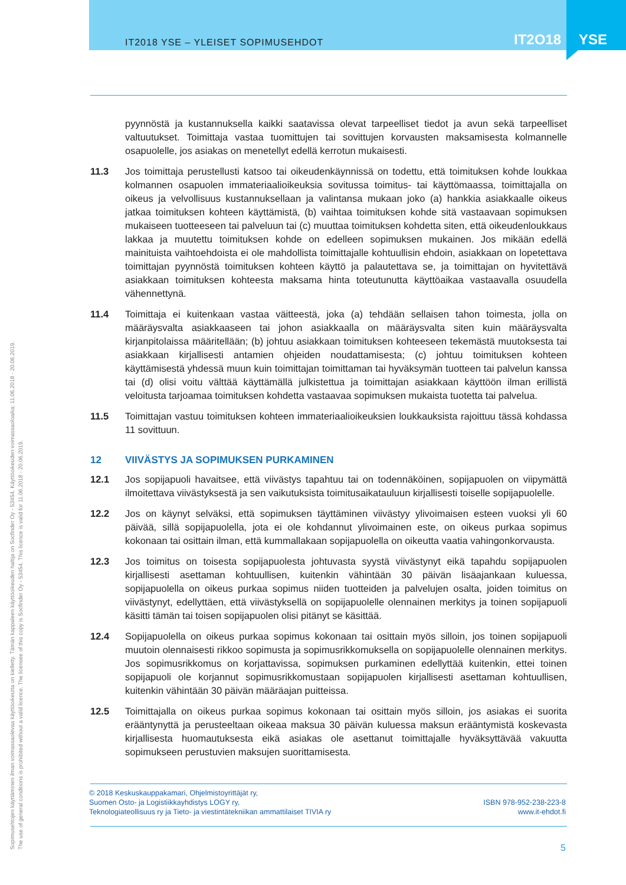IT2018 YSE – YLEISET SOPIMUSEHDOT
IT2O18
YSE
Sopimusehtojen käyttäminen ilman voimassaolevaa käyttöoikeutta on kielletty. Tämän kappaleen käyttöoikeuden haltija on Socfinder Oy - 53454. Käyttöoikeuden voimassaoloaika: 11.06.2018 - 20.06.2019.
The use of general conditions is prohibited without a valid licence. The licensee of this copy is Socfinder Oy - 53454. This licence is valid for 11.06.2018 - 20.06.2019.
pyynnöstä ja kustannuksella kaikki saatavissa olevat tarpeelliset tiedot ja avun sekä tarpeelliset valtuutukset. Toimittaja vastaa tuomittujen tai sovittujen korvausten maksamisesta kolmannelle osapuolelle, jos asiakas on menetellyt edellä kerrotun mukaisesti.
11.3 Jos toimittaja perustellusti katsoo tai oikeudenkäynnissä on todettu, että toimituksen kohde loukkaa kolmannen osapuolen immateriaalioikeuksia sovitussa toimitus- tai käyttömaassa, toimittajalla on oikeus ja velvollisuus kustannuksellaan ja valintansa mukaan joko (a) hankkia asiakkaalle oikeus jatkaa toimituksen kohteen käyttämistä, (b) vaihtaa toimituksen kohde sitä vastaavaan sopimuksen mukaiseen tuotteeseen tai palveluun tai (c) muuttaa toimituksen kohdetta siten, että oikeudenloukkaus lakkaa ja muutettu toimituksen kohde on edelleen sopimuksen mukainen. Jos mikään edellä mainituista vaihtoehdoista ei ole mahdollista toimittajalle kohtuullisin ehdoin, asiakkaan on lopetettava toimittajan pyynnöstä toimituksen kohteen käyttö ja palautettava se, ja toimittajan on hyvitettävä asiakkaan toimituksen kohteesta maksama hinta toteutunutta käyttöaikaa vastaavalla osuudella vähennettynä.
11.4 Toimittaja ei kuitenkaan vastaa väitteestä, joka (a) tehdään sellaisen tahon toimesta, jolla on määräysvalta asiakkaaseen tai johon asiakkaalla on määräysvalta siten kuin määräysvalta kirjanpitolaissa määritellään; (b) johtuu asiakkaan toimituksen kohteeseen tekemästä muutoksesta tai asiakkaan kirjallisesti antamien ohjeiden noudattamisesta; (c) johtuu toimituksen kohteen käyttämisestä yhdessä muun kuin toimittajan toimittaman tai hyväksymän tuotteen tai palvelun kanssa tai (d) olisi voitu välttää käyttämällä julkistettua ja toimittajan asiakkaan käyttöön ilman erillistä veloitusta tarjoamaa toimituksen kohdetta vastaavaa sopimuksen mukaista tuotetta tai palvelua.
11.5 Toimittajan vastuu toimituksen kohteen immateriaalioikeuksien loukkauksista rajoittuu tässä kohdassa 11 sovittuun.
12 VIIVÄSTYS JA SOPIMUKSEN PURKAMINEN
12.1 Jos sopijapuoli havaitsee, että viivästys tapahtuu tai on todennäköinen, sopijapuolen on viipymättä ilmoitettava viivästyksestä ja sen vaikutuksista toimitusaikatauluun kirjallisesti toiselle sopijapuolelle.
12.2 Jos on käynyt selväksi, että sopimuksen täyttäminen viivästyy ylivoimaisen esteen vuoksi yli 60 päivää, sillä sopijapuolella, jota ei ole kohdannut ylivoimainen este, on oikeus purkaa sopimus kokonaan tai osittain ilman, että kummallakaan sopijapuolella on oikeutta vaatia vahingonkorvausta.
12.3 Jos toimitus on toisesta sopijapuolesta johtuvasta syystä viivästynyt eikä tapahdu sopijapuolen kirjallisesti asettaman kohtuullisen, kuitenkin vähintään 30 päivän lisäajankaan kuluessa, sopijapuolella on oikeus purkaa sopimus niiden tuotteiden ja palvelujen osalta, joiden toimitus on viivästynyt, edellyttäen, että viivästyksellä on sopijapuolelle olennainen merkitys ja toinen sopijapuoli käsitti tämän tai toisen sopijapuolen olisi pitänyt se käsittää.
12.4 Sopijapuolella on oikeus purkaa sopimus kokonaan tai osittain myös silloin, jos toinen sopijapuoli muutoin olennaisesti rikkoo sopimusta ja sopimusrikkomuksella on sopijapuolelle olennainen merkitys. Jos sopimusrikkomus on korjattavissa, sopimuksen purkaminen edellyttää kuitenkin, ettei toinen sopijapuoli ole korjannut sopimusrikkomustaan sopijapuolen kirjallisesti asettaman kohtuullisen, kuitenkin vähintään 30 päivän määräajan puitteissa.
12.5 Toimittajalla on oikeus purkaa sopimus kokonaan tai osittain myös silloin, jos asiakas ei suorita erääntynyttä ja perusteeltaan oikeaa maksua 30 päivän kuluessa maksun erääntymistä koskevasta kirjallisesta huomautuksesta eikä asiakas ole asettanut toimittajalle hyväksyttävää vakuutta sopimukseen perustuvien maksujen suorittamisesta.
© 2018 Keskuskauppakamari, Ohjelmistoyrittäjät ry,
Suomen Osto- ja Logistiikkayhdistys LOGY ry,
Teknologiateollisuus ry ja Tieto- ja viestintätekniikan ammattilaiset TIVIA ry
ISBN 978-952-238-223-8
www.it-ehdot.fi
5